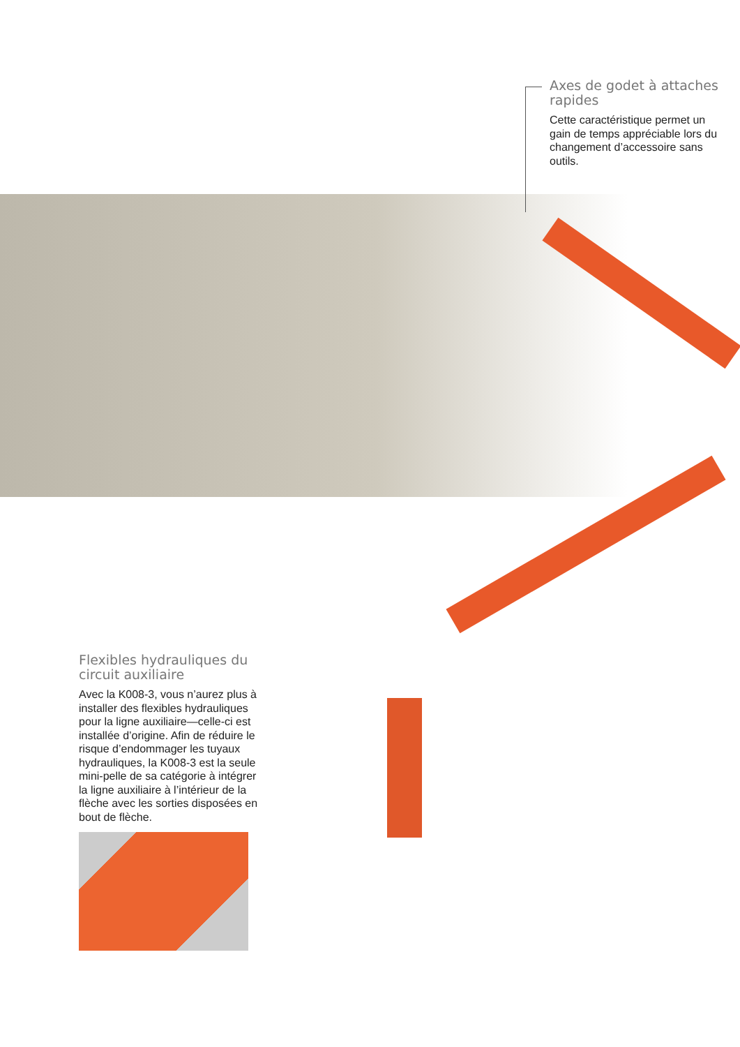Axes de godet à attaches rapides
Cette caractéristique permet un gain de temps appréciable lors du changement d’accessoire sans outils.
Flexibles hydrauliques du circuit auxiliaire
Avec la K008-3, vous n’aurez plus à installer des flexibles hydrauliques pour la ligne auxiliaire—celle-ci est installée d’origine. Afin de réduire le risque d’endommager les tuyaux hydrauliques, la K008-3 est la seule mini-pelle de sa catégorie à intégrer la ligne auxiliaire à l’intérieur de la flèche avec les sorties disposées en bout de flèche.